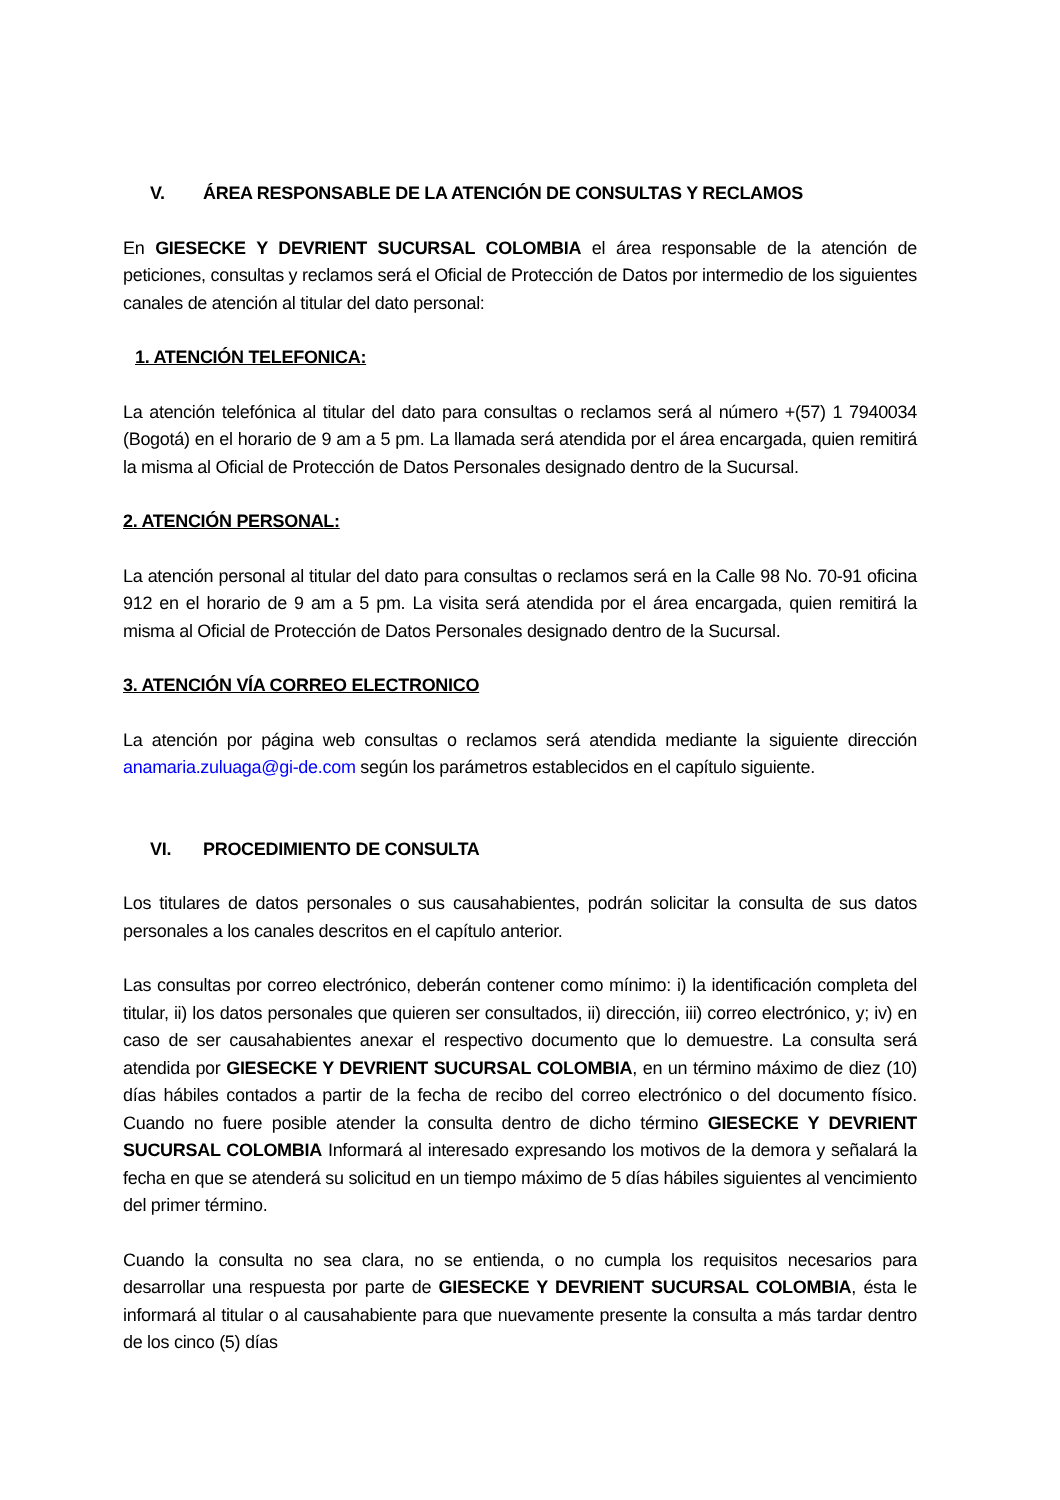V. ÁREA RESPONSABLE DE LA ATENCIÓN DE CONSULTAS Y RECLAMOS
En GIESECKE Y DEVRIENT SUCURSAL COLOMBIA el área responsable de la atención de peticiones, consultas y reclamos será el Oficial de Protección de Datos por intermedio de los siguientes canales de atención al titular del dato personal:
1. ATENCIÓN TELEFONICA:
La atención telefónica al titular del dato para consultas o reclamos será al número +(57) 1 7940034 (Bogotá) en el horario de 9 am a 5 pm. La llamada será atendida por el área encargada, quien remitirá la misma al Oficial de Protección de Datos Personales designado dentro de la Sucursal.
2. ATENCIÓN PERSONAL:
La atención personal al titular del dato para consultas o reclamos será en la Calle 98 No. 70-91 oficina 912 en el horario de 9 am a 5 pm. La visita será atendida por el área encargada, quien remitirá la misma al Oficial de Protección de Datos Personales designado dentro de la Sucursal.
3. ATENCIÓN VÍA CORREO ELECTRONICO
La atención por página web consultas o reclamos será atendida mediante la siguiente dirección anamaria.zuluaga@gi-de.com según los parámetros establecidos en el capítulo siguiente.
VI. PROCEDIMIENTO DE CONSULTA
Los titulares de datos personales o sus causahabientes, podrán solicitar la consulta de sus datos personales a los canales descritos en el capítulo anterior.
Las consultas por correo electrónico, deberán contener como mínimo: i) la identificación completa del titular, ii) los datos personales que quieren ser consultados, ii) dirección, iii) correo electrónico, y; iv) en caso de ser causahabientes anexar el respectivo documento que lo demuestre. La consulta será atendida por GIESECKE Y DEVRIENT SUCURSAL COLOMBIA, en un término máximo de diez (10) días hábiles contados a partir de la fecha de recibo del correo electrónico o del documento físico. Cuando no fuere posible atender la consulta dentro de dicho término GIESECKE Y DEVRIENT SUCURSAL COLOMBIA Informará al interesado expresando los motivos de la demora y señalará la fecha en que se atenderá su solicitud en un tiempo máximo de 5 días hábiles siguientes al vencimiento del primer término.
Cuando la consulta no sea clara, no se entienda, o no cumpla los requisitos necesarios para desarrollar una respuesta por parte de GIESECKE Y DEVRIENT SUCURSAL COLOMBIA, ésta le informará al titular o al causahabiente para que nuevamente presente la consulta a más tardar dentro de los cinco (5) días